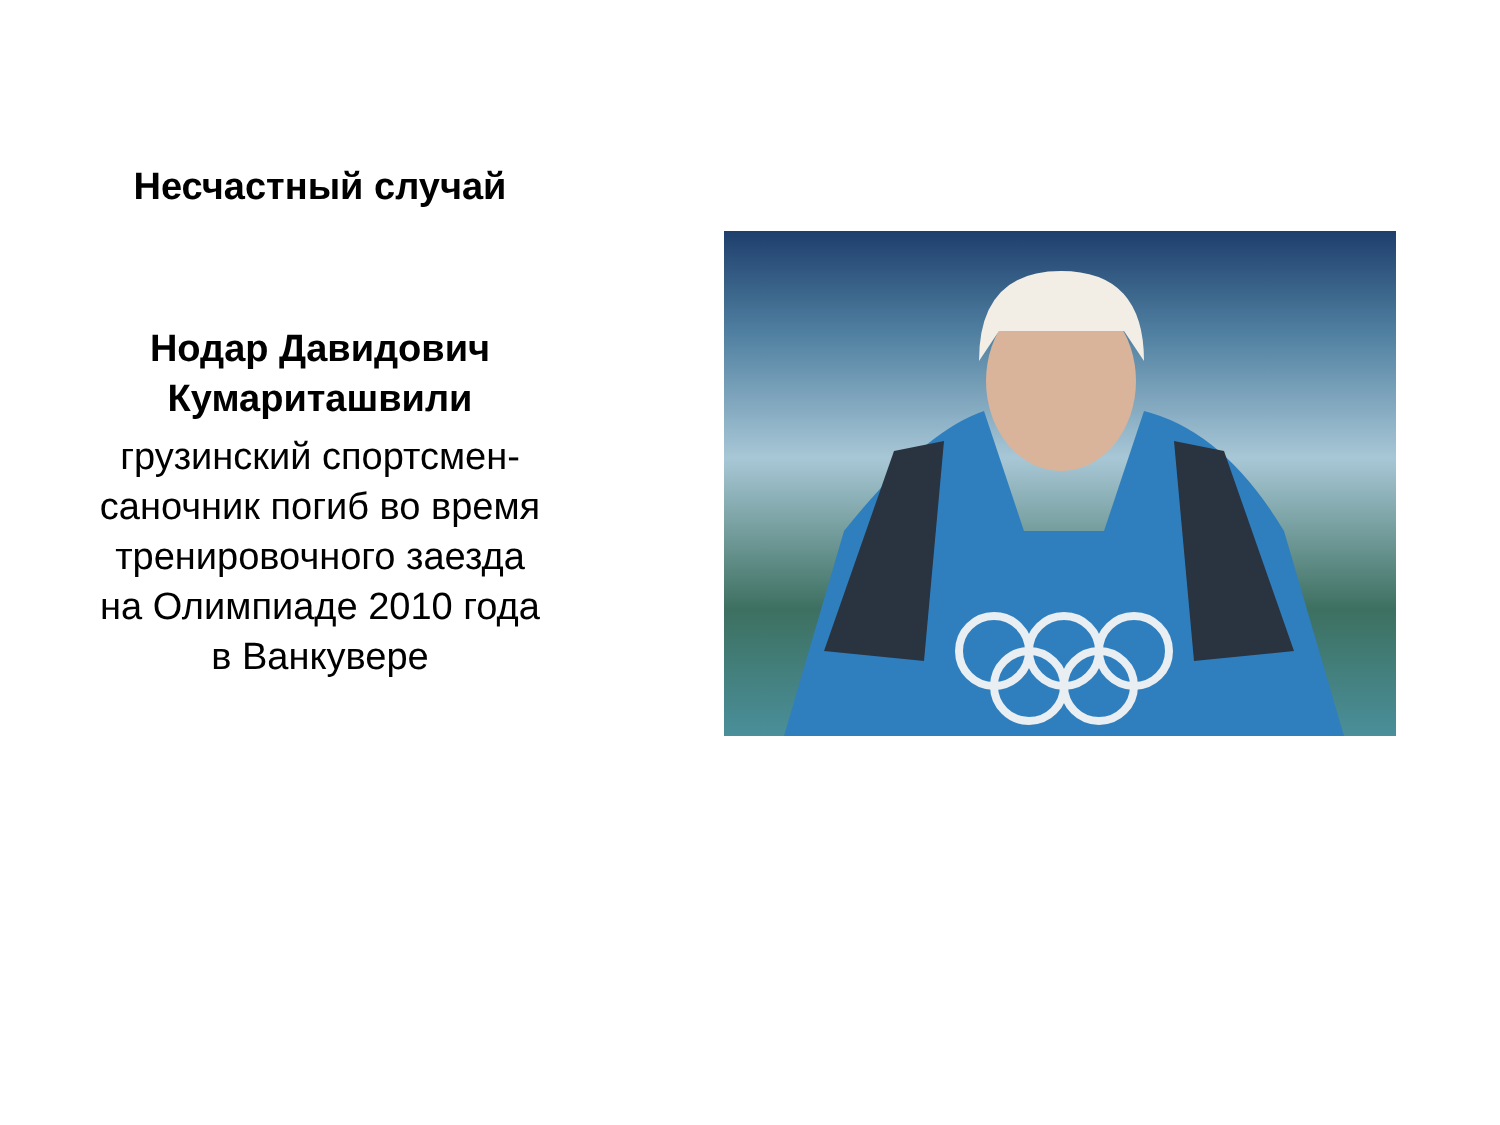Несчастный случай
Нодар Давидович Кумариташвили
грузинский спортсмен-саночник погиб во время тренировочного заезда на Олимпиаде 2010 года в Ванкувере